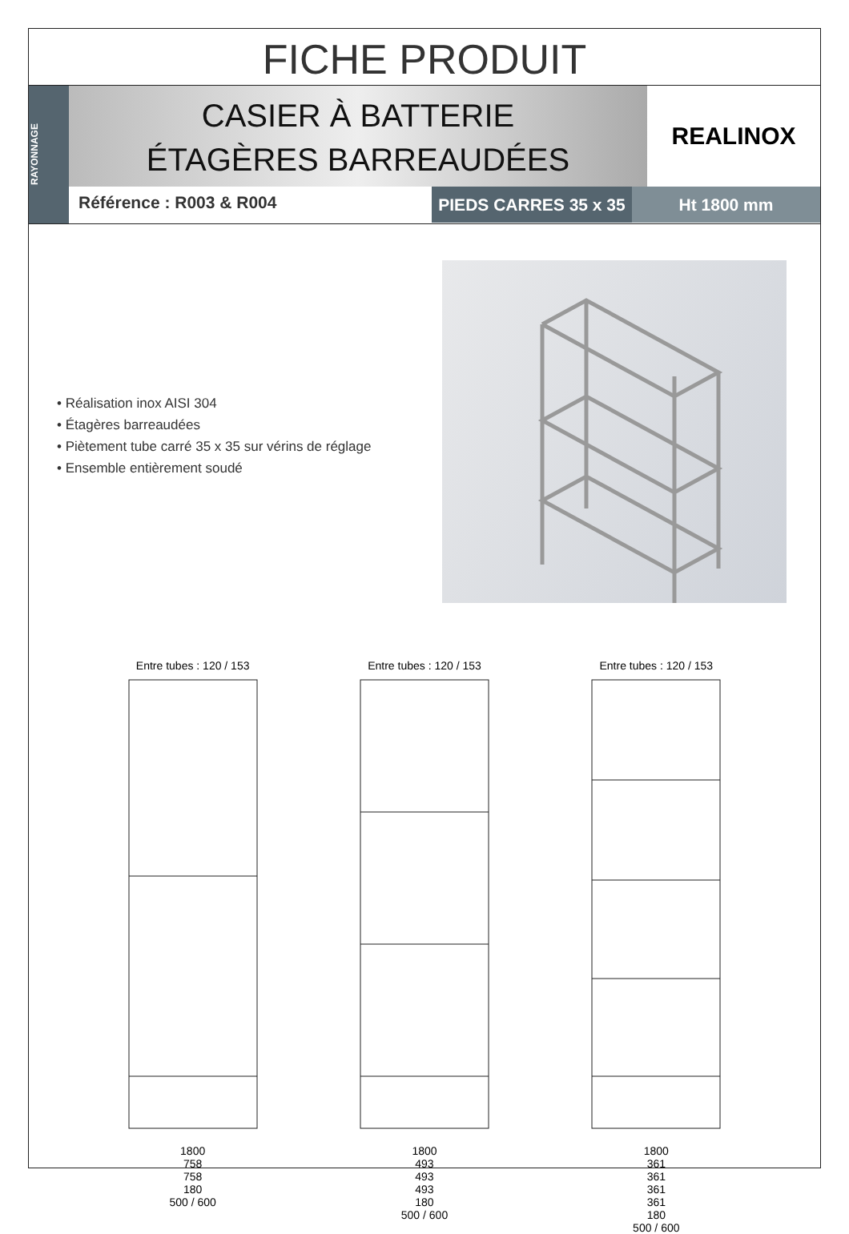FICHE PRODUIT
RAYONNAGE
CASIER À BATTERIE
ÉTAGÈRES BARREAUDÉES
REALINOX
Référence : R003 & R004
PIEDS CARRES 35 x 35
Ht 1800 mm
• Réalisation inox AISI 304
• Étagères barreaudées
• Piètement tube carré 35 x 35 sur vérins de réglage
• Ensemble entièrement soudé
Entre tubes : 120 / 153
1800
758
758
180
500 / 600
Entre tubes : 120 / 153
1800
493
493
493
180
500 / 600
Entre tubes : 120 / 153
1800
361
361
361
361
180
500 / 600